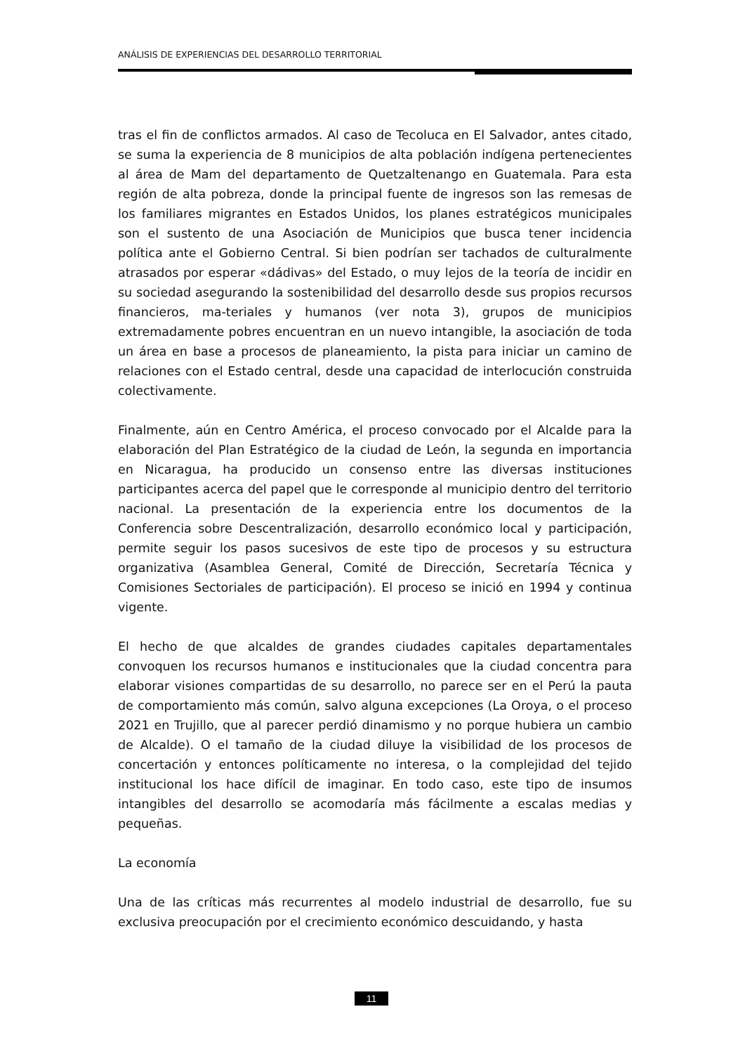ANÁLISIS DE EXPERIENCIAS DEL DESARROLLO TERRITORIAL
tras el fin de conflictos armados. Al caso de Tecoluca en El Salvador, antes citado, se suma la experiencia de 8 municipios de alta población indígena pertenecientes al área de Mam del departamento de Quetzaltenango en Guatemala. Para esta región de alta pobreza, donde la principal fuente de ingresos son las remesas de los familiares migrantes en Estados Unidos, los planes estratégicos municipales son el sustento de una Asociación de Municipios que busca tener incidencia política ante el Gobierno Central. Si bien podrían ser tachados de culturalmente atrasados por esperar «dádivas» del Estado, o muy lejos de la teoría de incidir en su sociedad asegurando la sostenibilidad del desarrollo desde sus propios recursos financieros, ma-teriales y humanos (ver nota 3), grupos de municipios extremadamente pobres encuentran en un nuevo intangible, la asociación de toda un área en base a procesos de planeamiento, la pista para iniciar un camino de relaciones con el Estado central, desde una capacidad de interlocución construida colectivamente.
Finalmente, aún en Centro América, el proceso convocado por el Alcalde para la elaboración del Plan Estratégico de la ciudad de León, la segunda en importancia en Nicaragua, ha producido un consenso entre las diversas instituciones participantes acerca del papel que le corresponde al municipio dentro del territorio nacional. La presentación de la experiencia entre los documentos de la Conferencia sobre Descentralización, desarrollo económico local y participación, permite seguir los pasos sucesivos de este tipo de procesos y su estructura organizativa (Asamblea General, Comité de Dirección, Secretaría Técnica y Comisiones Sectoriales de participación). El proceso se inició en 1994 y continua vigente.
El hecho de que alcaldes de grandes ciudades capitales departamentales convoquen los recursos humanos e institucionales que la ciudad concentra para elaborar visiones compartidas de su desarrollo, no parece ser en el Perú la pauta de comportamiento más común, salvo alguna excepciones (La Oroya, o el proceso 2021 en Trujillo, que al parecer perdió dinamismo y no porque hubiera un cambio de Alcalde). O el tamaño de la ciudad diluye la visibilidad de los procesos de concertación y entonces políticamente no interesa, o la complejidad del tejido institucional los hace difícil de imaginar. En todo caso, este tipo de insumos intangibles del desarrollo se acomodaría más fácilmente a escalas medias y pequeñas.
La economía
Una de las críticas más recurrentes al modelo industrial de desarrollo, fue su exclusiva preocupación por el crecimiento económico descuidando, y hasta
11